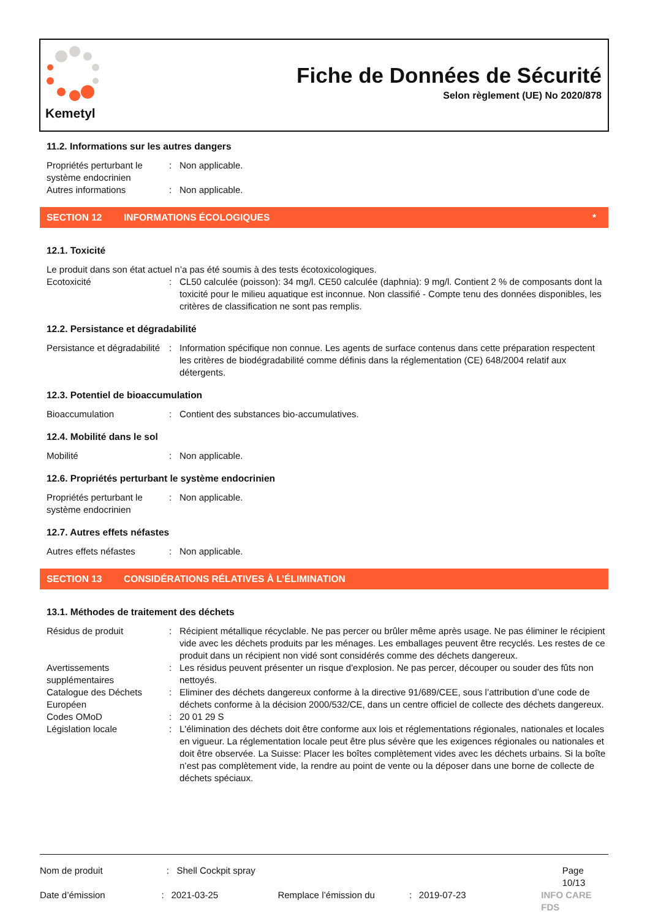Kemetyl
Fiche de Données de Sécurité
Selon règlement (UE) No 2020/878
11.2. Informations sur les autres dangers
Propriétés perturbant le système endocrinien
: Non applicable.
Autres informations : Non applicable.
SECTION 12 INFORMATIONS ÉCOLOGIQUES *
12.1. Toxicité
Le produit dans son état actuel n’a pas été soumis à des tests écotoxicologiques.
Ecotoxicité : CL50 calculée (poisson): 34 mg/l. CE50 calculée (daphnia): 9 mg/l. Contient 2 % de composants dont la toxicité pour le milieu aquatique est inconnue. Non classifié - Compte tenu des données disponibles, les critères de classification ne sont pas remplis.
12.2. Persistance et dégradabilité
Persistance et dégradabilité
: Information spécifique non connue. Les agents de surface contenus dans cette préparation respectent les critères de biodégradabilité comme définis dans la réglementation (CE) 648/2004 relatif aux détergents.
12.3. Potentiel de bioaccumulation
Bioaccumulation : Contient des substances bio-accumulatives.
12.4. Mobilité dans le sol
Mobilité : Non applicable.
12.6. Propriétés perturbant le système endocrinien
Propriétés perturbant le système endocrinien
: Non applicable.
12.7. Autres effets néfastes
Autres effets néfastes : Non applicable.
SECTION 13 CONSIDÉRATIONS RÉLATIVES À L’ÉLIMINATION
13.1. Méthodes de traitement des déchets
Résidus de produit : Récipient métallique récyclable. Ne pas percer ou brûler même après usage. Ne pas éliminer le récipient vide avec les déchets produits par les ménages. Les emballages peuvent être recyclés. Les restes de ce produit dans un récipient non vidé sont considérés comme des déchets dangereux.
Avertissements supplémentaires
: Les résidus peuvent présenter un risque d'explosion. Ne pas percer, découper ou souder des fûts non nettoyés.
Catalogue des Déchets Européen
: Eliminer des déchets dangereux conforme à la directive 91/689/CEE, sous l’attribution d’une code de déchets conforme à la décision 2000/532/CE, dans un centre officiel de collecte des déchets dangereux.
Codes OMoD : 20 01 29 S
Législation locale : L'élimination des déchets doit être conforme aux lois et réglementations régionales, nationales et locales en vigueur. La réglementation locale peut être plus sévère que les exigences régionales ou nationales et doit être observée. La Suisse: Placer les boîtes complètement vides avec les déchets urbains. Si la boîte n’est pas complètement vide, la rendre au point de vente ou la déposer dans une borne de collecte de déchets spéciaux.
Nom de produit : Shell Cockpit spray Page 10/13
Date d’émission : 2021-03-25 Remplace l’émission du : 2019-07-23 INFO CARE FDS